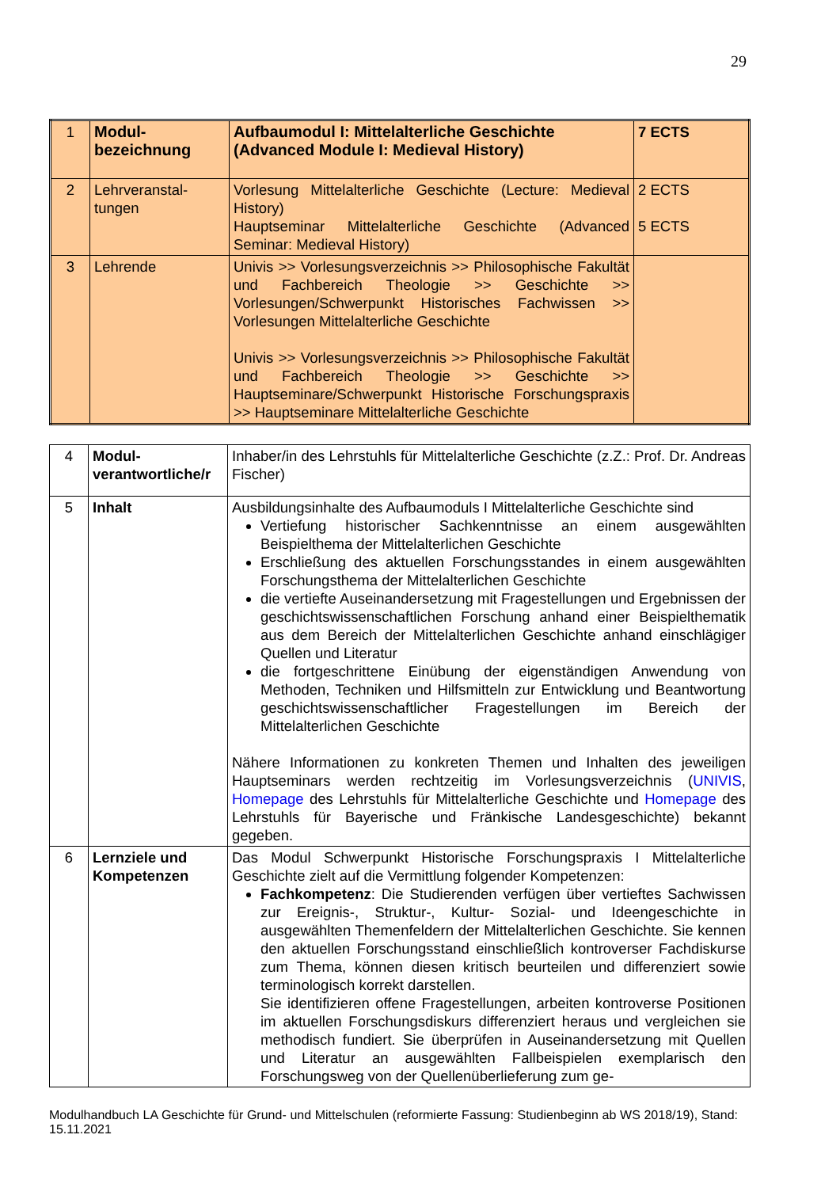29
| 1 | Modul- bezeichnung | Aufbaumodul I: Mittelalterliche Geschichte (Advanced Module I: Medieval History) | 7 ECTS |
| 2 | Lehrveranstal- tungen | Vorlesung Mittelalterliche Geschichte (Lecture: Medieval History) Hauptseminar Mittelalterliche Geschichte (Advanced Seminar: Medieval History) | 2 ECTS 5 ECTS |
| 3 | Lehrende | Univis >> Vorlesungsverzeichnis >> Philosophische Fakultät und Fachbereich Theologie >> Geschichte >> Vorlesungen/Schwerpunkt Historisches Fachwissen >> Vorlesungen Mittelalterliche Geschichte Univis >> Vorlesungsverzeichnis >> Philosophische Fakultät und Fachbereich Theologie >> Geschichte >> Hauptseminare/Schwerpunkt Historische Forschungspraxis >> Hauptseminare Mittelalterliche Geschichte | |
| 4 | Modul- verantwortliche/r | Inhaber/in des Lehrstuhls für Mittelalterliche Geschichte (z.Z.: Prof. Dr. Andreas Fischer) |
| 5 | Inhalt | Ausbildungsinhalte des Aufbaumoduls I Mittelalterliche Geschichte sind Vertiefung historischer Sachkenntnisse an einem ausgewählten Beispielthema der Mittelalterlichen Geschichte Erschließung des aktuellen Forschungsstandes in einem ausgewählten Forschungsthema der Mittelalterlichen Geschichte die vertiefte Auseinandersetzung mit Fragestellungen und Ergebnissen der geschichtswissenschaftlichen Forschung anhand einer Beispielthematik aus dem Bereich der Mittelalterlichen Geschichte anhand einschlägiger Quellen und Literatur die fortgeschrittene Einübung der eigenständigen Anwendung von Methoden, Techniken und Hilfsmitteln zur Entwicklung und Beantwortung geschichtswissenschaftlicher Fragestellungen im Bereich der Mittelalterlichen Geschichte Nähere Informationen zu konkreten Themen und Inhalten des jeweiligen Hauptseminars werden rechtzeitig im Vorlesungsverzeichnis ( UNIVIS , Homepage des Lehrstuhls für Mittelalterliche Geschichte und Homepage des Lehrstuhls für Bayerische und Fränkische Landesgeschichte) bekannt gegeben. |
| 6 | Lernziele und Kompetenzen | Das Modul Schwerpunkt Historische Forschungspraxis I Mittelalterliche Geschichte zielt auf die Vermittlung folgender Kompetenzen: Fachkompetenz : Die Studierenden verfügen über vertieftes Sachwissen zur Ereignis-, Struktur-, Kultur- Sozial- und Ideengeschichte in ausgewählten Themenfeldern der Mittelalterlichen Geschichte. Sie kennen den aktuellen Forschungsstand einschließlich kontroverser Fachdiskurse zum Thema, können diesen kritisch beurteilen und differenziert sowie terminologisch korrekt darstellen. Sie identifizieren offene Fragestellungen, arbeiten kontroverse Positionen im aktuellen Forschungsdiskurs differenziert heraus und vergleichen sie methodisch fundiert. Sie überprüfen in Auseinandersetzung mit Quellen und Literatur an ausgewählten Fallbeispielen exemplarisch den Forschungsweg von der Quellenüberlieferung zum ge- |
Modulhandbuch LA Geschichte für Grund- und Mittelschulen (reformierte Fassung: Studienbeginn ab WS 2018/19), Stand: 15.11.2021